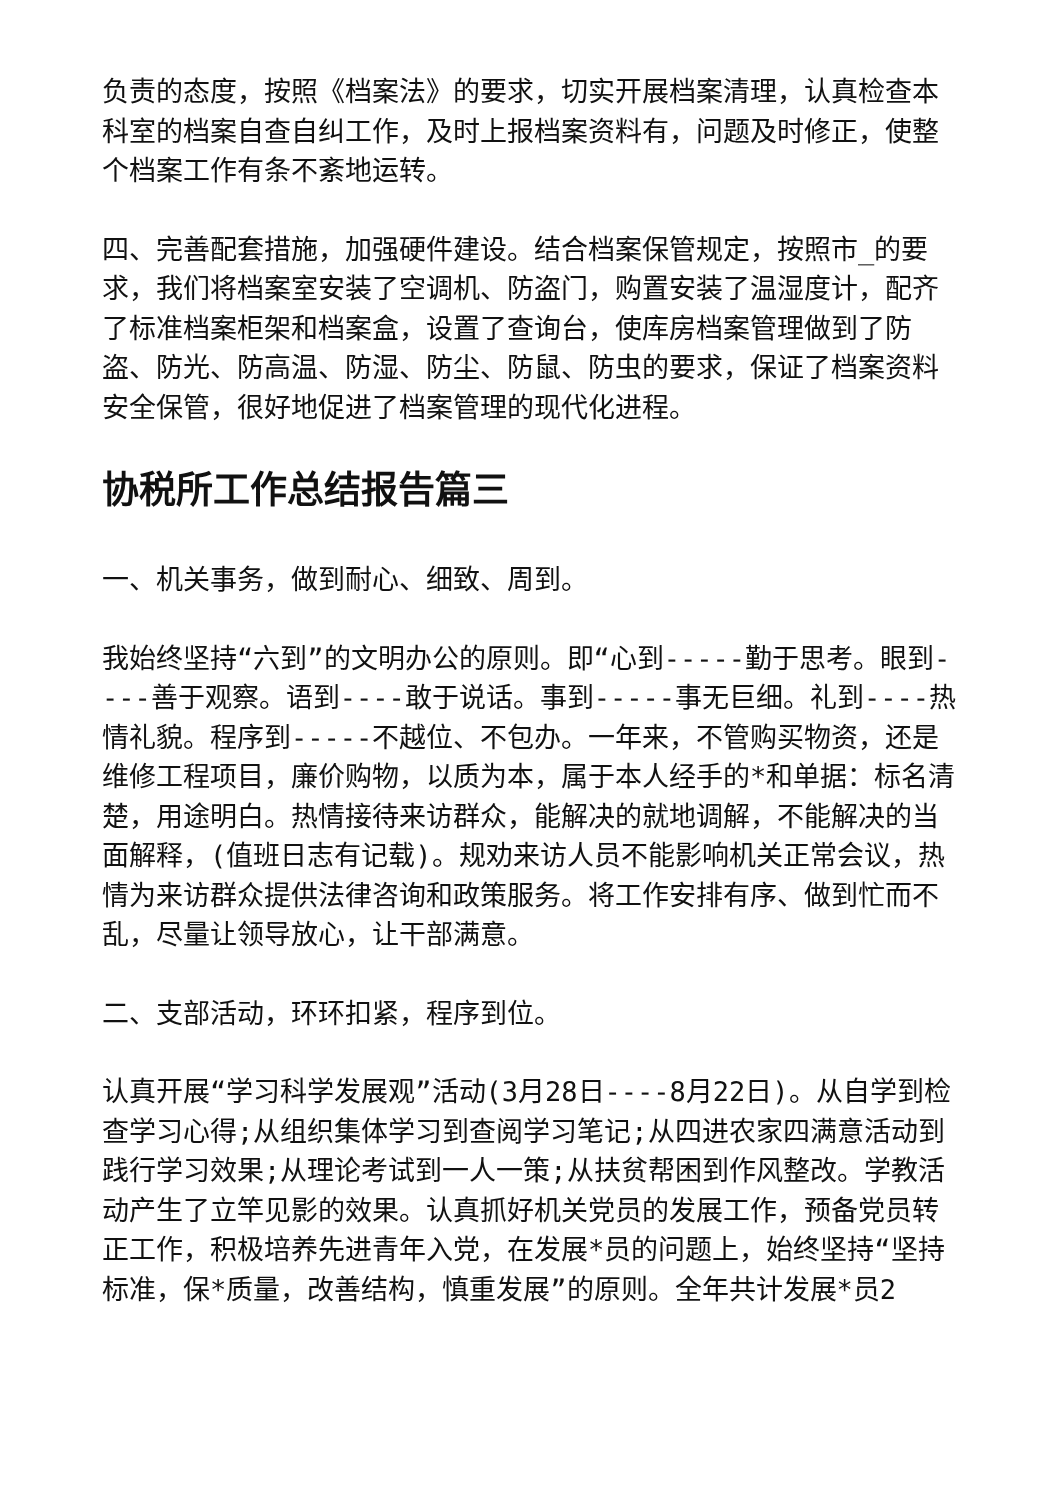负责的态度，按照《档案法》的要求，切实开展档案清理，认真检查本科室的档案自查自纠工作，及时上报档案资料有，问题及时修正，使整个档案工作有条不紊地运转。
四、完善配套措施，加强硬件建设。结合档案保管规定，按照市_的要求，我们将档案室安装了空调机、防盗门，购置安装了温湿度计，配齐了标准档案柜架和档案盒，设置了查询台，使库房档案管理做到了防盗、防光、防高温、防湿、防尘、防鼠、防虫的要求，保证了档案资料安全保管，很好地促进了档案管理的现代化进程。
协税所工作总结报告篇三
一、机关事务，做到耐心、细致、周到。
我始终坚持“六到”的文明办公的原则。即“心到-----勤于思考。眼到----善于观察。语到----敢于说话。事到-----事无巨细。礼到----热情礼貌。程序到-----不越位、不包办。一年来，不管购买物资，还是维修工程项目，廉价购物，以质为本，属于本人经手的*和单据：标名清楚，用途明白。热情接待来访群众，能解决的就地调解，不能解决的当面解释，(值班日志有记载)。规劝来访人员不能影响机关正常会议，热情为来访群众提供法律咨询和政策服务。将工作安排有序、做到忙而不乱，尽量让领导放心，让干部满意。
二、支部活动，环环扣紧，程序到位。
认真开展“学习科学发展观”活动(3月28日----8月22日)。从自学到检查学习心得;从组织集体学习到查阅学习笔记;从四进农家四满意活动到践行学习效果;从理论考试到一人一策;从扶贫帮困到作风整改。学教活动产生了立竿见影的效果。认真抓好机关党员的发展工作，预备党员转正工作，积极培养先进青年入党，在发展*员的问题上，始终坚持“坚持标准，保*质量，改善结构，慎重发展”的原则。全年共计发展*员2